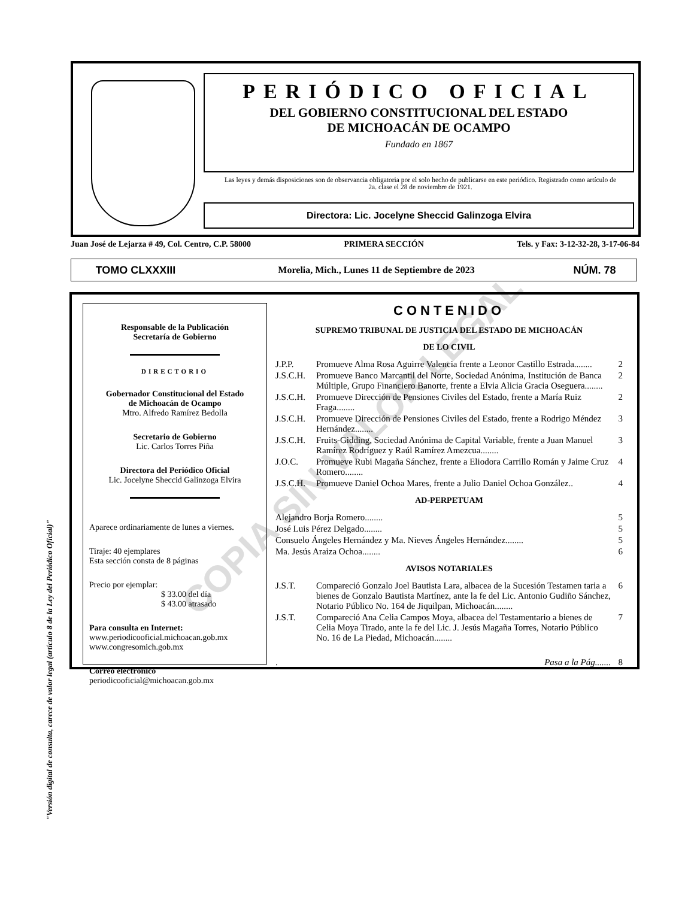COPIA SIN VALOR LEGAL
"Versión digital de consulta, carece de valor legal (artículo 8 de la Ley del Periódico Oficial)"
PERIÓDICO OFICIAL
DEL GOBIERNO CONSTITUCIONAL DEL ESTADO
DE MICHOACÁN DE OCAMPO
Fundado en 1867
Las leyes y demás disposiciones son de observancia obligatoria por el solo hecho de publicarse en este periódico. Registrado como artículo de 2a. clase el 28 de noviembre de 1921.
Directora: Lic. Jocelyne Sheccid Galinzoga Elvira
Juan José de Lejarza # 49, Col. Centro, C.P. 58000 PRIMERA SECCIÓN Tels. y Fax: 3-12-32-28, 3-17-06-84
TOMO CLXXXIII Morelia, Mich., Lunes 11 de Septiembre de 2023 NÚM. 78
Responsable de la Publicación
Secretaría de Gobierno
DIRECTORIO
Gobernador Constitucional del Estado
de Michoacán de Ocampo
Mtro. Alfredo Ramírez Bedolla
Secretario de Gobierno
Lic. Carlos Torres Piña
Directora del Periódico Oficial
Lic. Jocelyne Sheccid Galinzoga Elvira
Aparece ordinariamente de lunes a viernes.
Tiraje: 40 ejemplares
Esta sección consta de 8 páginas
Precio por ejemplar:
$ 33.00 del día
$ 43.00 atrasado
Para consulta en Internet:
www.periodicooficial.michoacan.gob.mx
www.congresomich.gob.mx
Correo electrónico
periodicooficial@michoacan.gob.mx
CONTENIDO
SUPREMO TRIBUNAL DE JUSTICIA DEL ESTADO DE MICHOACÁN
DE LO CIVIL
J.P.P. Promueve Alma Rosa Aguirre Valencia frente a Leonor Castillo Estrada........ 2
J.S.C.H. Promueve Banco Marcantil del Norte, Sociedad Anónima, Institución de Banca Múltiple, Grupo Financiero Banorte, frente a Elvia Alicia Gracia Oseguera........ 2
J.S.C.H. Promueve Dirección de Pensiones Civiles del Estado, frente a María Ruiz Fraga........ 2
J.S.C.H. Promueve Dirección de Pensiones Civiles del Estado, frente a Rodrigo Méndez Hernández........ 3
J.S.C.H. Fruits-Gidding, Sociedad Anónima de Capital Variable, frente a Juan Manuel Ramírez Rodríguez y Raúl Ramírez Amezcua........ 3
J.O.C. Promueve Rubi Magaña Sánchez, frente a Eliodora Carrillo Román y Jaime Cruz Romero........ 4
J.S.C.H. Promueve Daniel Ochoa Mares, frente a Julio Daniel Ochoa González.. 4
AD-PERPETUAM
Alejandro Borja Romero........ 5
José Luis Pérez Delgado........ 5
Consuelo Ángeles Hernández y Ma. Nieves Ángeles Hernández........ 5
Ma. Jesús Araiza Ochoa........ 6
AVISOS NOTARIALES
J.S.T. Compareció Gonzalo Joel Bautista Lara, albacea de la Sucesión Testamen taria a bienes de Gonzalo Bautista Martínez, ante la fe del Lic. Antonio Gudiño Sánchez, Notario Público No. 164 de Jiquilpan, Michoacán........ 6
J.S.T. Compareció Ana Celia Campos Moya, albacea del Testamentario a bienes de Celia Moya Tirado, ante la fe del Lic. J. Jesús Magaña Torres, Notario Público No. 16 de La Piedad, Michoacán........ 7
. Pasa a la Pág....... 8